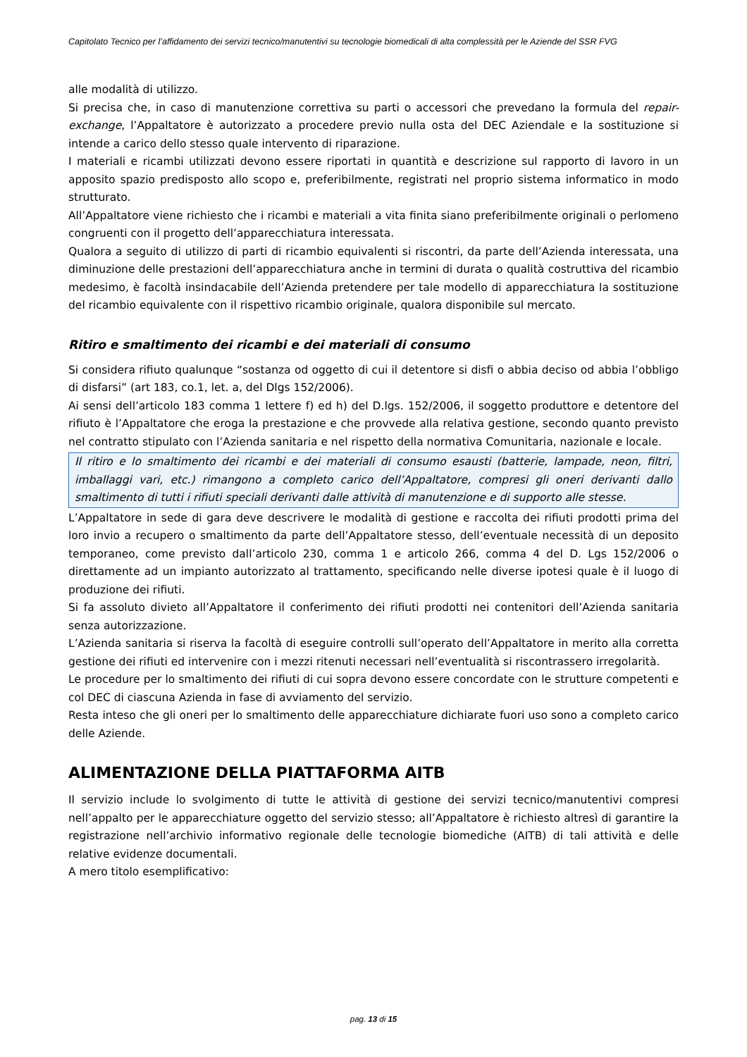Capitolato Tecnico per l’affidamento dei servizi tecnico/manutentivi su tecnologie biomedicali di alta complessità per le Aziende del SSR FVG
alle modalità di utilizzo.
Si precisa che, in caso di manutenzione correttiva su parti o accessori che prevedano la formula del repair-exchange, l’Appaltatore è autorizzato a procedere previo nulla osta del DEC Aziendale e la sostituzione si intende a carico dello stesso quale intervento di riparazione.
I materiali e ricambi utilizzati devono essere riportati in quantità e descrizione sul rapporto di lavoro in un apposito spazio predisposto allo scopo e, preferibilmente, registrati nel proprio sistema informatico in modo strutturato.
All’Appaltatore viene richiesto che i ricambi e materiali a vita finita siano preferibilmente originali o perlomeno congruenti con il progetto dell’apparecchiatura interessata.
Qualora a seguito di utilizzo di parti di ricambio equivalenti si riscontri, da parte dell’Azienda interessata, una diminuzione delle prestazioni dell’apparecchiatura anche in termini di durata o qualità costruttiva del ricambio medesimo, è facoltà insindacabile dell’Azienda pretendere per tale modello di apparecchiatura la sostituzione del ricambio equivalente con il rispettivo ricambio originale, qualora disponibile sul mercato.
Ritiro e smaltimento dei ricambi e dei materiali di consumo
Si considera rifiuto qualunque “sostanza od oggetto di cui il detentore si disfi o abbia deciso od abbia l’obbligo di disfarsi” (art 183, co.1, let. a, del Dlgs 152/2006).
Ai sensi dell’articolo 183 comma 1 lettere f) ed h) del D.lgs. 152/2006, il soggetto produttore e detentore del rifiuto è l’Appaltatore che eroga la prestazione e che provvede alla relativa gestione, secondo quanto previsto nel contratto stipulato con l’Azienda sanitaria e nel rispetto della normativa Comunitaria, nazionale e locale.
Il ritiro e lo smaltimento dei ricambi e dei materiali di consumo esausti (batterie, lampade, neon, filtri, imballaggi vari, etc.) rimangono a completo carico dell’Appaltatore, compresi gli oneri derivanti dallo smaltimento di tutti i rifiuti speciali derivanti dalle attività di manutenzione e di supporto alle stesse.
L’Appaltatore in sede di gara deve descrivere le modalità di gestione e raccolta dei rifiuti prodotti prima del loro invio a recupero o smaltimento da parte dell’Appaltatore stesso, dell’eventuale necessità di un deposito temporaneo, come previsto dall’articolo 230, comma 1 e articolo 266, comma 4 del D. Lgs 152/2006 o direttamente ad un impianto autorizzato al trattamento, specificando nelle diverse ipotesi quale è il luogo di produzione dei rifiuti.
Si fa assoluto divieto all’Appaltatore il conferimento dei rifiuti prodotti nei contenitori dell’Azienda sanitaria senza autorizzazione.
L’Azienda sanitaria si riserva la facoltà di eseguire controlli sull’operato dell’Appaltatore in merito alla corretta gestione dei rifiuti ed intervenire con i mezzi ritenuti necessari nell’eventualità si riscontrassero irregolarità.
Le procedure per lo smaltimento dei rifiuti di cui sopra devono essere concordate con le strutture competenti e col DEC di ciascuna Azienda in fase di avviamento del servizio.
Resta inteso che gli oneri per lo smaltimento delle apparecchiature dichiarate fuori uso sono a completo carico delle Aziende.
ALIMENTAZIONE DELLA PIATTAFORMA AITB
Il servizio include lo svolgimento di tutte le attività di gestione dei servizi tecnico/manutentivi compresi nell’appalto per le apparecchiature oggetto del servizio stesso; all’Appaltatore è richiesto altresì di garantire la registrazione nell’archivio informativo regionale delle tecnologie biomediche (AITB) di tali attività e delle relative evidenze documentali.
A mero titolo esemplificativo:
pag. 13 di 15